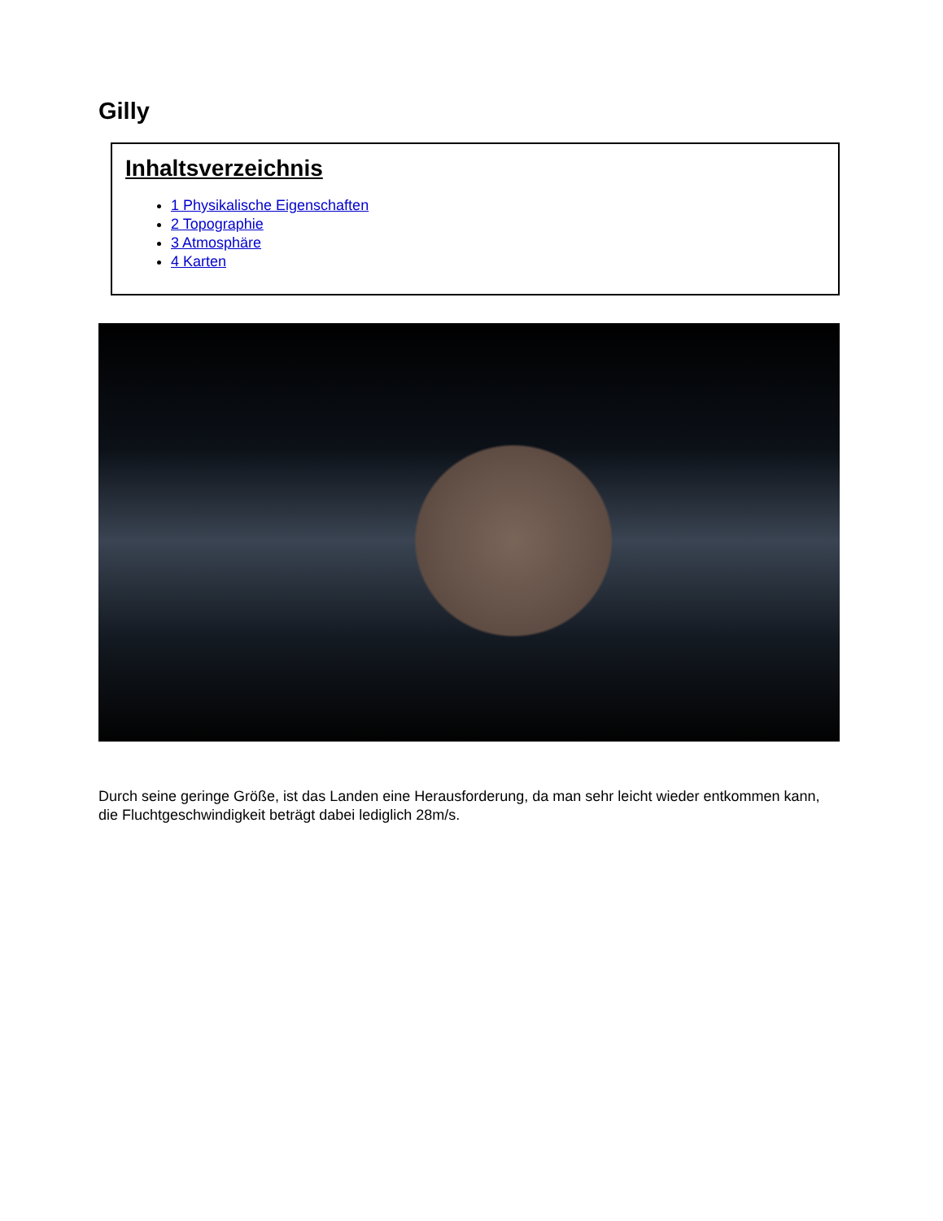Gilly
Inhaltsverzeichnis
1 Physikalische Eigenschaften
2 Topographie
3 Atmosphäre
4 Karten
Durch seine geringe Größe, ist das Landen eine Herausforderung, da man sehr leicht wieder entkommen kann,
die Fluchtgeschwindigkeit beträgt dabei lediglich 28m/s.